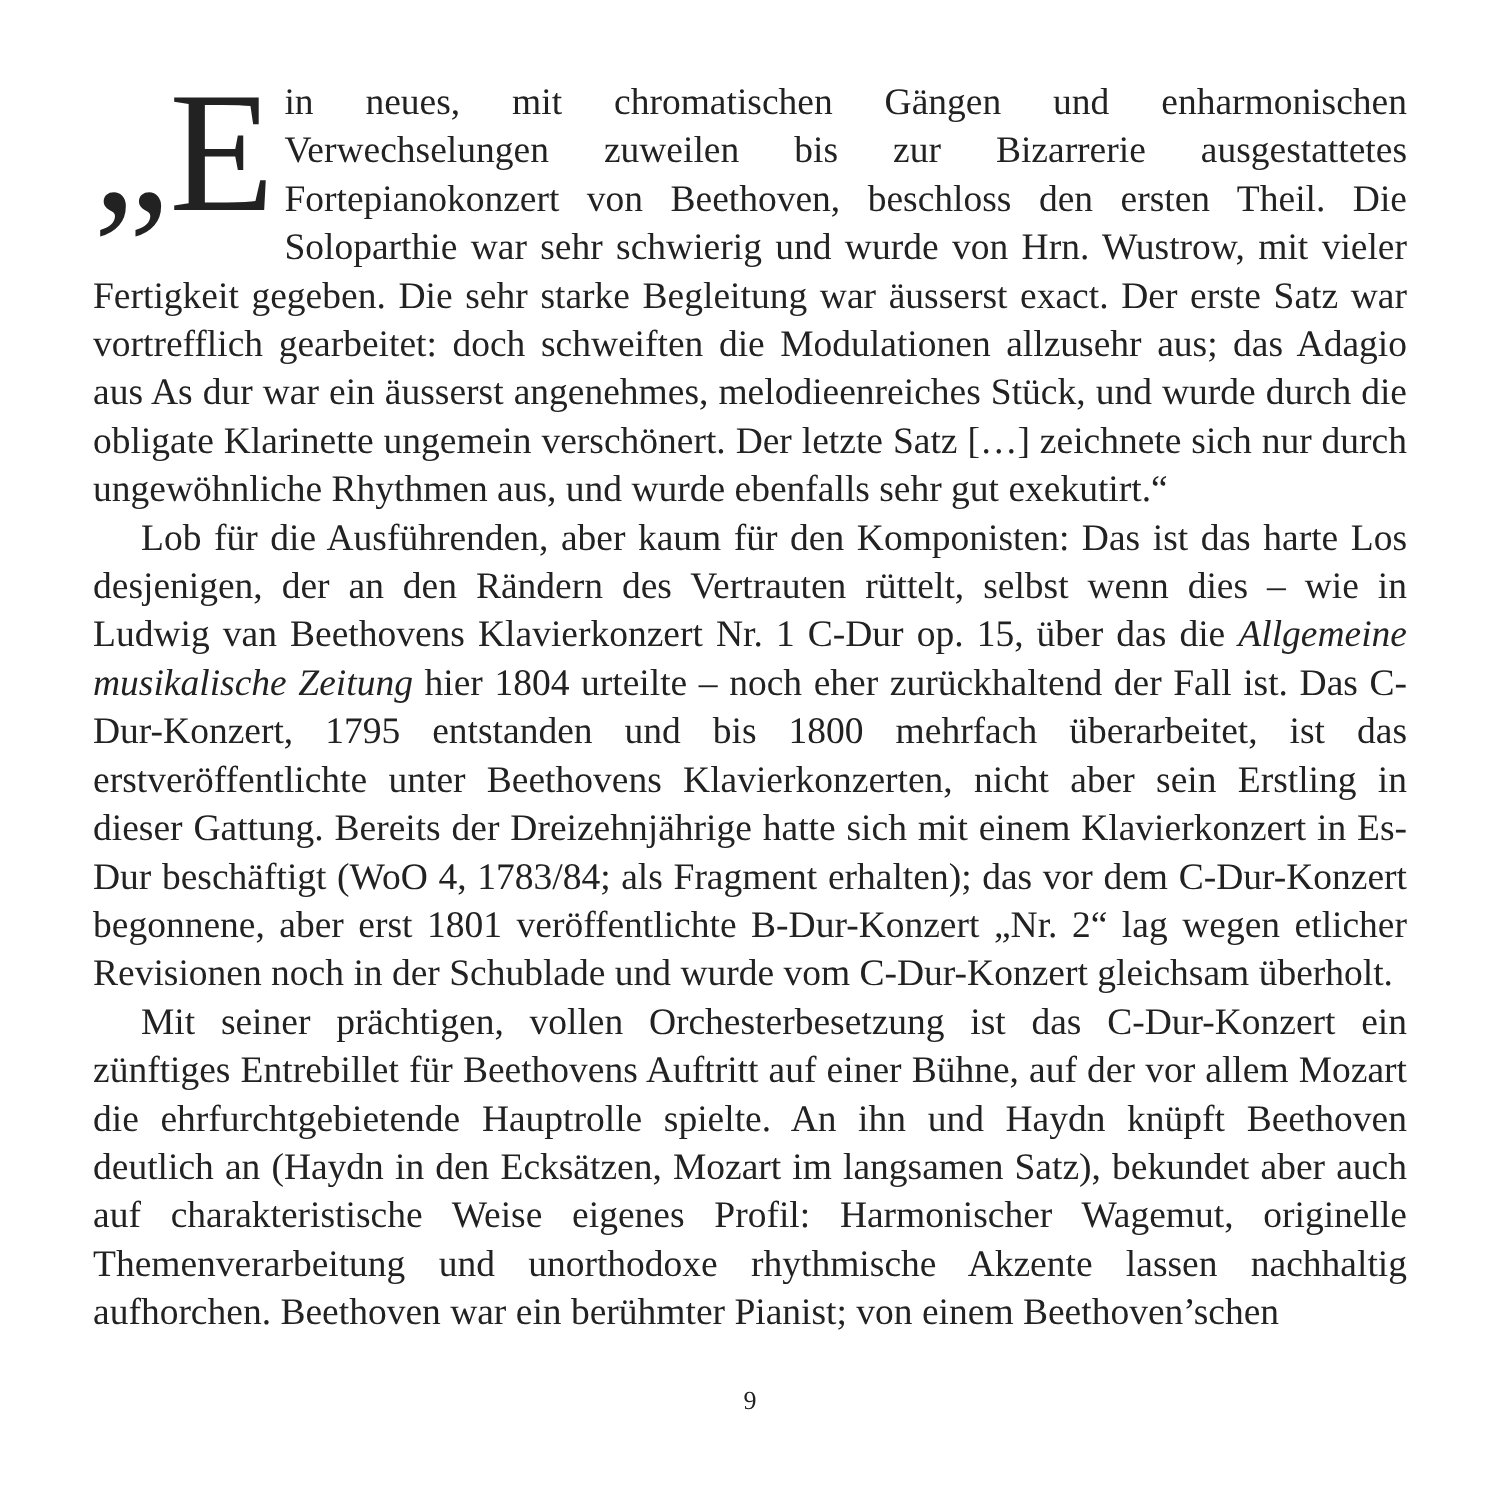„E in neues, mit chromatischen Gängen und enharmonischen Verwechselungen zuweilen bis zur Bizarrerie ausgestattetes Fortepianokonzert von Beethoven, beschloss den ersten Theil. Die Soloparthie war sehr schwierig und wurde von Hrn. Wustrow, mit vieler Fertigkeit gegeben. Die sehr starke Begleitung war äusserst exact. Der erste Satz war vortrefflich gearbeitet: doch schweiften die Modulationen allzusehr aus; das Adagio aus As dur war ein äusserst angenehmes, melodieenreiches Stück, und wurde durch die obligate Klarinette ungemein verschönert. Der letzte Satz […] zeichnete sich nur durch ungewöhnliche Rhythmen aus, und wurde ebenfalls sehr gut exekutirt.“
Lob für die Ausführenden, aber kaum für den Komponisten: Das ist das harte Los desjenigen, der an den Rändern des Vertrauten rüttelt, selbst wenn dies – wie in Ludwig van Beethovens Klavierkonzert Nr. 1 C-Dur op. 15, über das die Allgemeine musikalische Zeitung hier 1804 urteilte – noch eher zurückhaltend der Fall ist. Das C-Dur-Konzert, 1795 entstanden und bis 1800 mehrfach überarbeitet, ist das erstveröffentlichte unter Beethovens Klavierkonzerten, nicht aber sein Erstling in dieser Gattung. Bereits der Dreizehnjährige hatte sich mit einem Klavierkonzert in Es-Dur beschäftigt (WoO 4, 1783/84; als Fragment erhalten); das vor dem C-Dur-Konzert begonnene, aber erst 1801 veröffentlichte B-Dur-Konzert „Nr. 2“ lag wegen etlicher Revisionen noch in der Schublade und wurde vom C-Dur-Konzert gleichsam überholt.
Mit seiner prächtigen, vollen Orchesterbesetzung ist das C-Dur-Konzert ein zünftiges Entrebillet für Beethovens Auftritt auf einer Bühne, auf der vor allem Mozart die ehrfurchtgebietende Hauptrolle spielte. An ihn und Haydn knüpft Beethoven deutlich an (Haydn in den Ecksätzen, Mozart im langsamen Satz), bekundet aber auch auf charakteristische Weise eigenes Profil: Harmonischer Wagemut, originelle Themenverarbeitung und unorthodoxe rhythmische Akzente lassen nachhaltig aufhorchen. Beethoven war ein berühmter Pianist; von einem Beethoven’schen
9